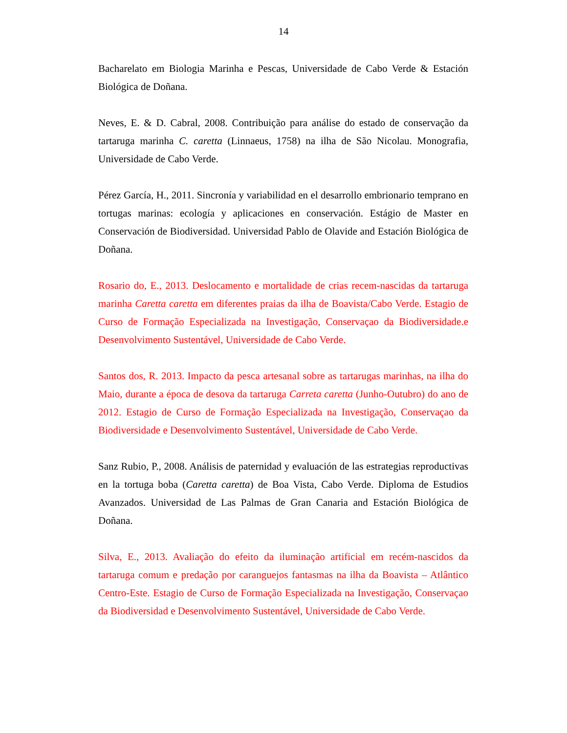14
Bacharelato em Biologia Marinha e Pescas, Universidade de Cabo Verde & Estación Biológica de Doñana.
Neves, E. & D. Cabral, 2008. Contribuição para análise do estado de conservação da tartaruga marinha C. caretta (Linnaeus, 1758) na ilha de São Nicolau. Monografia, Universidade de Cabo Verde.
Pérez García, H., 2011. Sincronía y variabilidad en el desarrollo embrionario temprano en tortugas marinas: ecología y aplicaciones en conservación. Estágio de Master en Conservación de Biodiversidad. Universidad Pablo de Olavide and Estación Biológica de Doñana.
Rosario do, E., 2013. Deslocamento e mortalidade de crias recem-nascidas da tartaruga marinha Caretta caretta em diferentes praias da ilha de Boavista/Cabo Verde. Estagio de Curso de Formação Especializada na Investigação, Conservaçao da Biodiversidade.e Desenvolvimento Sustentável, Universidade de Cabo Verde.
Santos dos, R. 2013. Impacto da pesca artesanal sobre as tartarugas marinhas, na ilha do Maio, durante a época de desova da tartaruga Carreta caretta (Junho-Outubro) do ano de 2012. Estagio de Curso de Formação Especializada na Investigação, Conservaçao da Biodiversidade e Desenvolvimento Sustentável, Universidade de Cabo Verde.
Sanz Rubio, P., 2008. Análisis de paternidad y evaluación de las estrategias reproductivas en la tortuga boba (Caretta caretta) de Boa Vista, Cabo Verde. Diploma de Estudios Avanzados. Universidad de Las Palmas de Gran Canaria and Estación Biológica de Doñana.
Silva, E., 2013. Avaliação do efeito da iluminação artificial em recém-nascidos da tartaruga comum e predação por caranguejos fantasmas na ilha da Boavista – Atlântico Centro-Este. Estagio de Curso de Formação Especializada na Investigação, Conservaçao da Biodiversidad e Desenvolvimento Sustentável, Universidade de Cabo Verde.